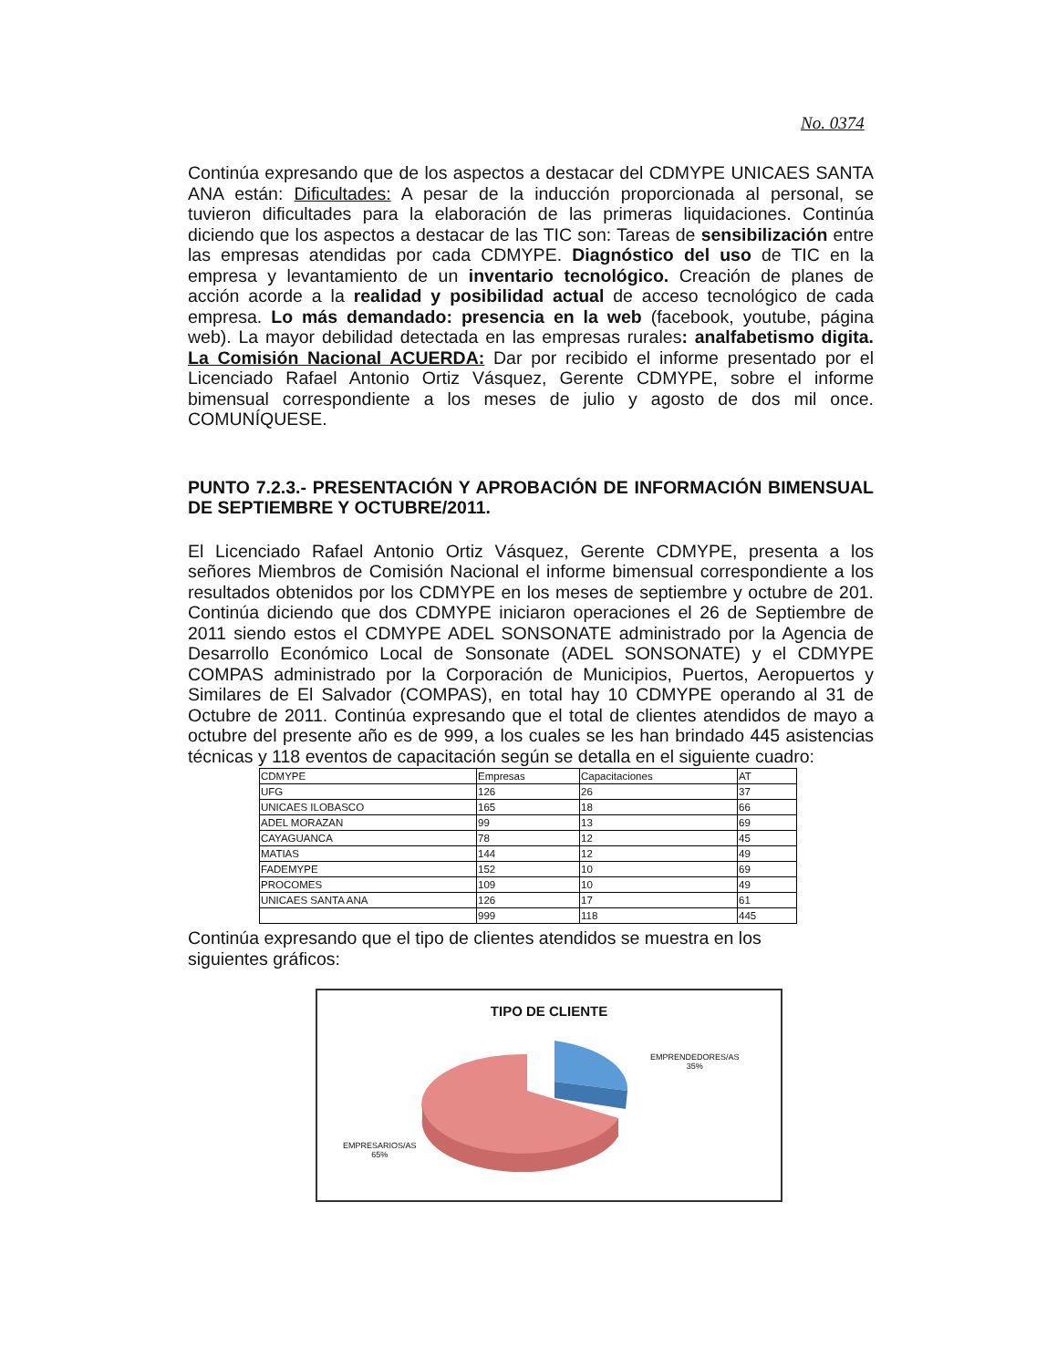No. 0374
Continúa expresando que de los aspectos a destacar del CDMYPE UNICAES SANTA ANA están: Dificultades: A pesar de la inducción proporcionada al personal, se tuvieron dificultades para la elaboración de las primeras liquidaciones. Continúa diciendo que los aspectos a destacar de las TIC son: Tareas de sensibilización entre las empresas atendidas por cada CDMYPE. Diagnóstico del uso de TIC en la empresa y levantamiento de un inventario tecnológico. Creación de planes de acción acorde a la realidad y posibilidad actual de acceso tecnológico de cada empresa. Lo más demandado: presencia en la web (facebook, youtube, página web). La mayor debilidad detectada en las empresas rurales: analfabetismo digita. La Comisión Nacional ACUERDA: Dar por recibido el informe presentado por el Licenciado Rafael Antonio Ortiz Vásquez, Gerente CDMYPE, sobre el informe bimensual correspondiente a los meses de julio y agosto de dos mil once. COMUNÍQUESE.
PUNTO 7.2.3.- PRESENTACIÓN Y APROBACIÓN DE INFORMACIÓN BIMENSUAL DE SEPTIEMBRE Y OCTUBRE/2011.
El Licenciado Rafael Antonio Ortiz Vásquez, Gerente CDMYPE, presenta a los señores Miembros de Comisión Nacional el informe bimensual correspondiente a los resultados obtenidos por los CDMYPE en los meses de septiembre y octubre de 201. Continúa diciendo que dos CDMYPE iniciaron operaciones el 26 de Septiembre de 2011 siendo estos el CDMYPE ADEL SONSONATE administrado por la Agencia de Desarrollo Económico Local de Sonsonate (ADEL SONSONATE) y el CDMYPE COMPAS administrado por la Corporación de Municipios, Puertos, Aeropuertos y Similares de El Salvador (COMPAS), en total hay 10 CDMYPE operando al 31 de Octubre de 2011. Continúa expresando que el total de clientes atendidos de mayo a octubre del presente año es de 999, a los cuales se les han brindado 445 asistencias técnicas y 118 eventos de capacitación según se detalla en el siguiente cuadro:
| CDMYPE | Empresas | Capacitaciones | AT |
| UFG | 126 | 26 | 37 |
| UNICAES ILOBASCO | 165 | 18 | 66 |
| ADEL MORAZAN | 99 | 13 | 69 |
| CAYAGUANCA | 78 | 12 | 45 |
| MATIAS | 144 | 12 | 49 |
| FADEMYPE | 152 | 10 | 69 |
| PROCOMES | 109 | 10 | 49 |
| UNICAES SANTA ANA | 126 | 17 | 61 |
| | 999 | 118 | 445 |
Continúa expresando que el tipo de clientes atendidos se muestra en los siguientes gráficos:
TIPO DE CLIENTE
EMPRENDEDORES/AS
35%
EMPRESARIOS/AS
65%